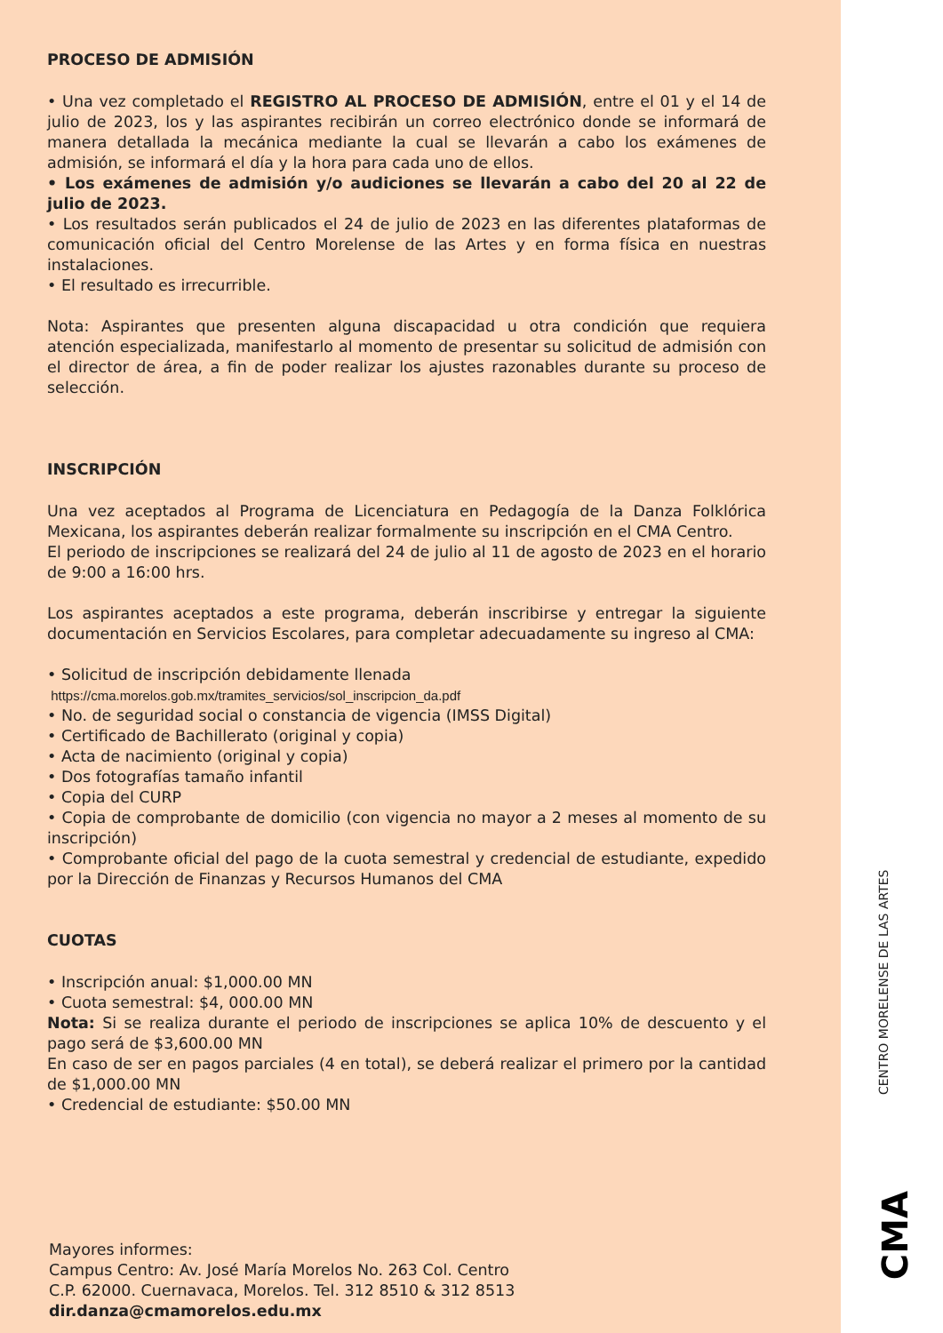PROCESO DE ADMISIÓN
• Una vez completado el REGISTRO AL PROCESO DE ADMISIÓN, entre el 01 y el 14 de julio de 2023, los y las aspirantes recibirán un correo electrónico donde se informará de manera detallada la mecánica mediante la cual se llevarán a cabo los exámenes de admisión, se informará el día y la hora para cada uno de ellos.
• Los exámenes de admisión y/o audiciones se llevarán a cabo del 20 al 22 de julio de 2023.
• Los resultados serán publicados el 24 de julio de 2023 en las diferentes plataformas de comunicación oficial del Centro Morelense de las Artes y en forma física en nuestras instalaciones.
• El resultado es irrecurrible.
Nota: Aspirantes que presenten alguna discapacidad u otra condición que requiera atención especializada, manifestarlo al momento de presentar su solicitud de admisión con el director de área, a fin de poder realizar los ajustes razonables durante su proceso de selección.
INSCRIPCIÓN
Una vez aceptados al Programa de Licenciatura en Pedagogía de la Danza Folklórica Mexicana, los aspirantes deberán realizar formalmente su inscripción en el CMA Centro.
El periodo de inscripciones se realizará del 24 de julio al 11 de agosto de 2023 en el horario de 9:00 a 16:00 hrs.
Los aspirantes aceptados a este programa, deberán inscribirse y entregar la siguiente documentación en Servicios Escolares, para completar adecuadamente su ingreso al CMA:
• Solicitud de inscripción debidamente llenada
https://cma.morelos.gob.mx/tramites_servicios/sol_inscripcion_da.pdf
• No. de seguridad social o constancia de vigencia (IMSS Digital)
• Certificado de Bachillerato (original y copia)
• Acta de nacimiento (original y copia)
• Dos fotografías tamaño infantil
• Copia del CURP
• Copia de comprobante de domicilio (con vigencia no mayor a 2 meses al momento de su inscripción)
• Comprobante oficial del pago de la cuota semestral y credencial de estudiante, expedido por la Dirección de Finanzas y Recursos Humanos del CMA
CUOTAS
• Inscripción anual: $1,000.00 MN
• Cuota semestral: $4, 000.00 MN
Nota: Si se realiza durante el periodo de inscripciones se aplica 10% de descuento y el pago será de $3,600.00 MN
En caso de ser en pagos parciales (4 en total), se deberá realizar el primero por la cantidad de $1,000.00 MN
• Credencial de estudiante: $50.00 MN
Mayores informes:
Campus Centro: Av. José María Morelos No. 263 Col. Centro
C.P. 62000. Cuernavaca, Morelos. Tel. 312 8510 & 312 8513
dir.danza@cmamorelos.edu.mx
CENTRO MORELENSE DE LAS ARTES
CMA